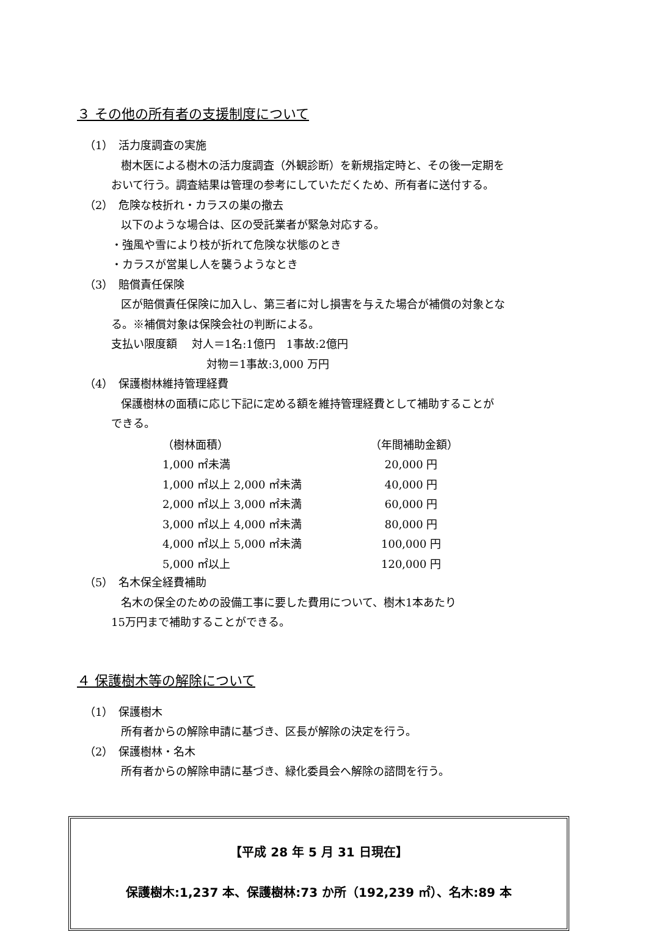３ その他の所有者の支援制度について
（1）　活力度調査の実施
樹木医による樹木の活力度調査（外観診断）を新規指定時と、その後一定期を
おいて行う。調査結果は管理の参考にしていただくため、所有者に送付する。
（2）　危険な枝折れ・カラスの巣の撤去
以下のような場合は、区の受託業者が緊急対応する。
・強風や雪により枝が折れて危険な状態のとき
・カラスが営巣し人を襲うようなとき
（3）　賠償責任保険
区が賠償責任保険に加入し、第三者に対し損害を与えた場合が補償の対象とな
る。※補償対象は保険会社の判断による。
支払い限度額　 対人＝1名:1億円　1事故:2億円
対物＝1事故:3,000 万円
（4）　保護樹林維持管理経費
保護樹林の面積に応じ下記に定める額を維持管理経費として補助することが
できる。
| （樹林面積） | （年間補助金額） |
| 1,000 ㎡未満 | 20,000 円 |
| 1,000 ㎡以上 2,000 ㎡未満 | 40,000 円 |
| 2,000 ㎡以上 3,000 ㎡未満 | 60,000 円 |
| 3,000 ㎡以上 4,000 ㎡未満 | 80,000 円 |
| 4,000 ㎡以上 5,000 ㎡未満 | 100,000 円 |
| 5,000 ㎡以上 | 120,000 円 |
（5）　名木保全経費補助
名木の保全のための設備工事に要した費用について、樹木1本あたり
15万円まで補助することができる。
４ 保護樹木等の解除について
（1）　保護樹木
所有者からの解除申請に基づき、区長が解除の決定を行う。
（2）　保護樹林・名木
所有者からの解除申請に基づき、緑化委員会へ解除の諮問を行う。
【平成 28 年 5 月 31 日現在】
保護樹木:1,237 本、保護樹林:73 か所（192,239 ㎡）、名木:89 本